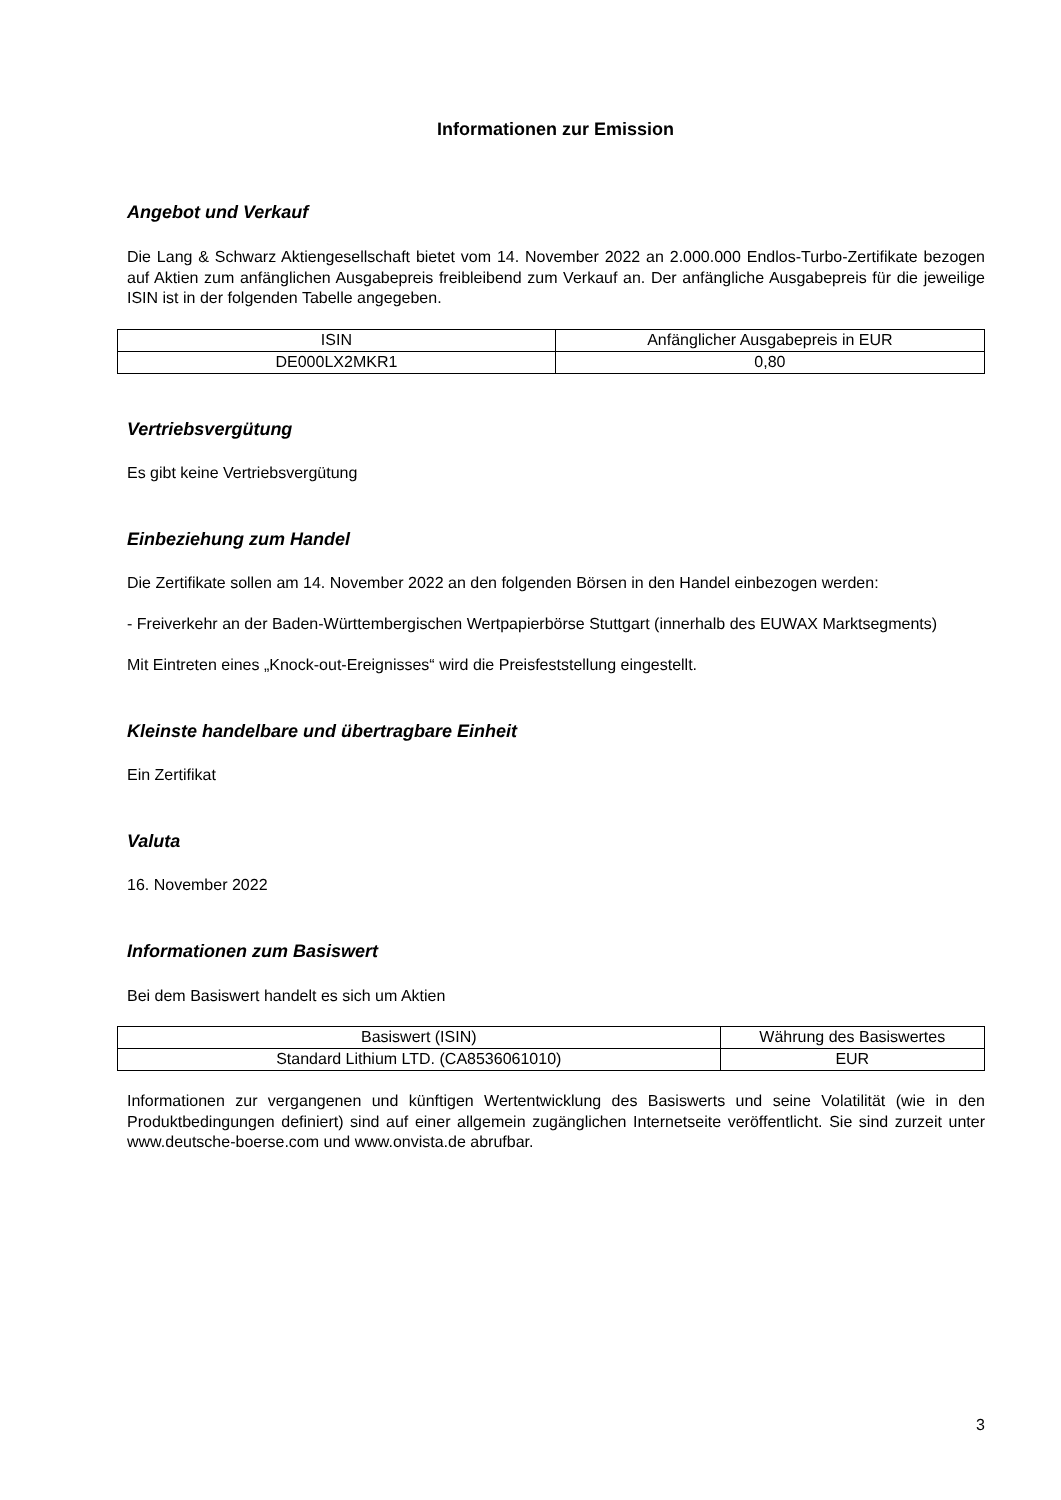Informationen zur Emission
Angebot und Verkauf
Die Lang & Schwarz Aktiengesellschaft bietet vom 14. November 2022 an 2.000.000 Endlos-Turbo-Zertifikate bezogen auf Aktien zum anfänglichen Ausgabepreis freibleibend zum Verkauf an. Der anfängliche Ausgabepreis für die jeweilige ISIN ist in der folgenden Tabelle angegeben.
| ISIN | Anfänglicher Ausgabepreis in EUR |
| DE000LX2MKR1 | 0,80 |
Vertriebsvergütung
Es gibt keine Vertriebsvergütung
Einbeziehung zum Handel
Die Zertifikate sollen am 14. November 2022 an den folgenden Börsen in den Handel einbezogen werden:
- Freiverkehr an der Baden-Württembergischen Wertpapierbörse Stuttgart (innerhalb des EUWAX Marktsegments)
Mit Eintreten eines „Knock-out-Ereignisses“ wird die Preisfeststellung eingestellt.
Kleinste handelbare und übertragbare Einheit
Ein Zertifikat
Valuta
16. November 2022
Informationen zum Basiswert
Bei dem Basiswert handelt es sich um Aktien
| Basiswert (ISIN) | Währung des Basiswertes |
| Standard Lithium LTD. (CA8536061010) | EUR |
Informationen zur vergangenen und künftigen Wertentwicklung des Basiswerts und seine Volatilität (wie in den Produktbedingungen definiert) sind auf einer allgemein zugänglichen Internetseite veröffentlicht. Sie sind zurzeit unter www.deutsche-boerse.com und www.onvista.de abrufbar.
3